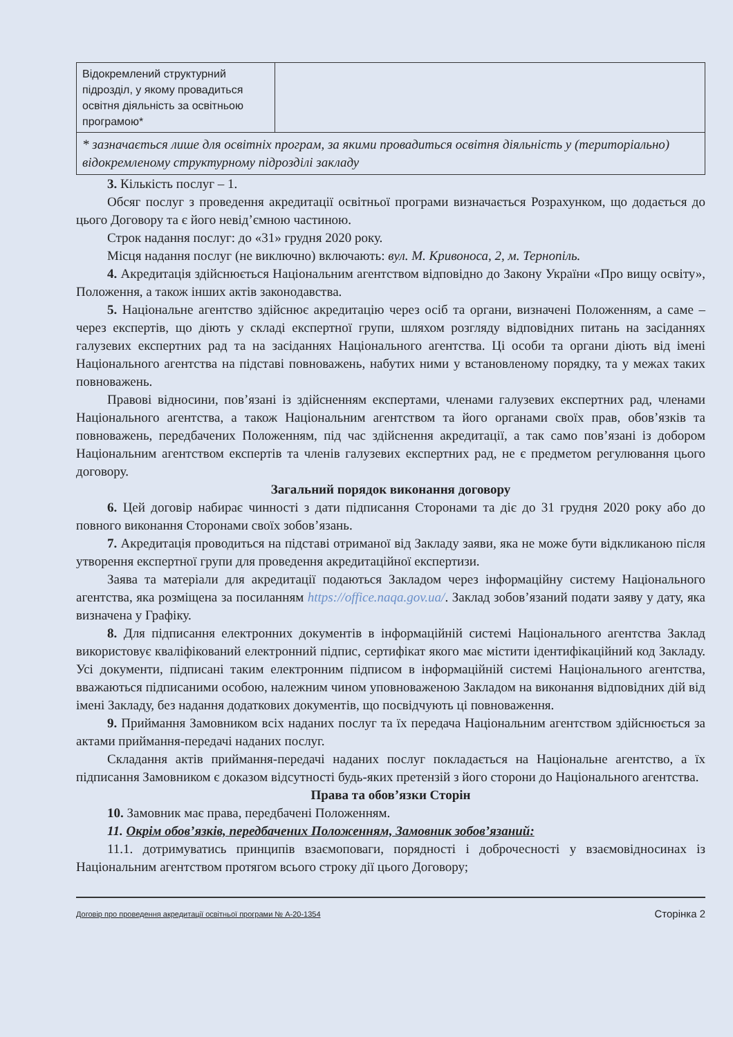| Відокремлений структурний підрозділ, у якому провадиться освітня діяльність за освітньою програмою* | |
| * зазначається лише для освітніх програм, за якими провадиться освітня діяльність у (територіально) відокремленому структурному підрозділі закладу | |
3. Кількість послуг – 1.
Обсяг послуг з проведення акредитації освітньої програми визначається Розрахунком, що додається до цього Договору та є його невід’ємною частиною.
Строк надання послуг: до «31» грудня 2020 року.
Місця надання послуг (не виключно) включають: вул. М. Кривоноса, 2, м. Тернопіль.
4. Акредитація здійснюється Національним агентством відповідно до Закону України «Про вищу освіту», Положення, а також інших актів законодавства.
5. Національне агентство здійснює акредитацію через осіб та органи, визначені Положенням, а саме – через експертів, що діють у складі експертної групи, шляхом розгляду відповідних питань на засіданнях галузевих експертних рад та на засіданнях Національного агентства. Ці особи та органи діють від імені Національного агентства на підставі повноважень, набутих ними у встановленому порядку, та у межах таких повноважень.
Правові відносини, пов’язані із здійсненням експертами, членами галузевих експертних рад, членами Національного агентства, а також Національним агентством та його органами своїх прав, обов’язків та повноважень, передбачених Положенням, під час здійснення акредитації, а так само пов’язані із добором Національним агентством експертів та членів галузевих експертних рад, не є предметом регулювання цього договору.
Загальний порядок виконання договору
6. Цей договір набирає чинності з дати підписання Сторонами та діє до 31 грудня 2020 року або до повного виконання Сторонами своїх зобов’язань.
7. Акредитація проводиться на підставі отриманої від Закладу заяви, яка не може бути відкликаною після утворення експертної групи для проведення акредитаційної експертизи.
Заява та матеріали для акредитації подаються Закладом через інформаційну систему Національного агентства, яка розміщена за посиланням https://office.naqa.gov.ua/. Заклад зобов’язаний подати заяву у дату, яка визначена у Графіку.
8. Для підписання електронних документів в інформаційній системі Національного агентства Заклад використовує кваліфікований електронний підпис, сертифікат якого має містити ідентифікаційний код Закладу. Усі документи, підписані таким електронним підписом в інформаційній системі Національного агентства, вважаються підписаними особою, належним чином уповноваженою Закладом на виконання відповідних дій від імені Закладу, без надання додаткових документів, що посвідчують ці повноваження.
9. Приймання Замовником всіх наданих послуг та їх передача Національним агентством здійснюється за актами приймання-передачі наданих послуг.
Складання актів приймання-передачі наданих послуг покладається на Національне агентство, а їх підписання Замовником є доказом відсутності будь-яких претензій з його сторони до Національного агентства.
Права та обов’язки Сторін
10. Замовник має права, передбачені Положенням.
11. Окрім обов’язків, передбачених Положенням, Замовник зобов’язаний:
11.1. дотримуватись принципів взаємоповаги, порядності і доброчесності у взаємовідносинах із Національним агентством протягом всього строку дії цього Договору;
Договір про проведення акредитації освітньої програми № А-20-1354 Сторінка 2